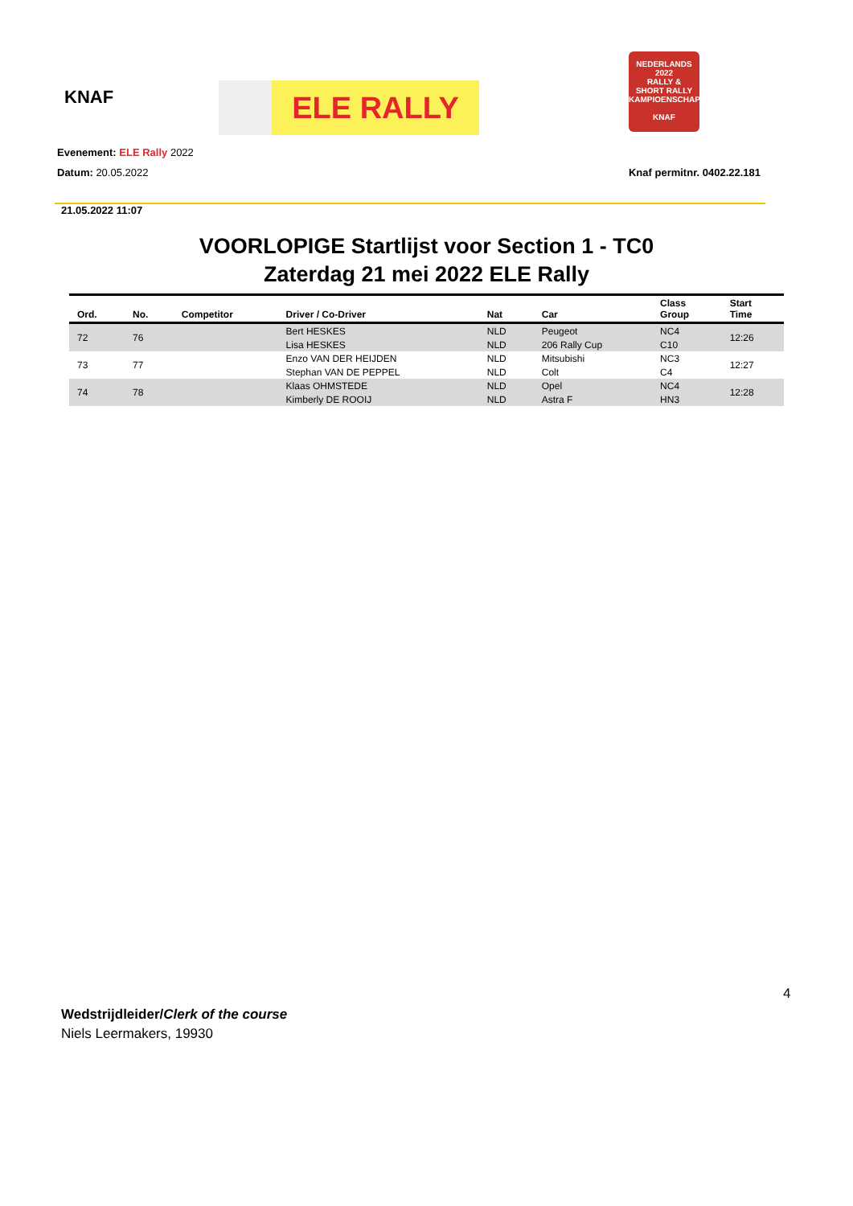KNAF
ELE RALLY
NEDERLANDS 2022
RALLY &
SHORT RALLY
KAMPIOENSCHAP
KNAF
Evenement: ELE Rally 2022
Datum: 20.05.2022 Knaf permitnr. 0402.22.181
21.05.2022 11:07
VOORLOPIGE Startlijst voor Section 1 - TC0
Zaterdag 21 mei 2022 ELE Rally
| Ord. | No. | Competitor | Driver / Co-Driver | Nat | Car | Class Group | Start Time |
| --- | --- | --- | --- | --- | --- | --- | --- |
| 72 | 76 | | Bert HESKES | NLD | Peugeot | NC4 | 12:26 |
| | | | Lisa HESKES | NLD | 206 Rally Cup | C10 | |
| 73 | 77 | | Enzo VAN DER HEIJDEN | NLD | Mitsubishi | NC3 | 12:27 |
| | | | Stephan VAN DE PEPPEL | NLD | Colt | C4 | |
| 74 | 78 | | Klaas OHMSTEDE | NLD | Opel | NC4 | 12:28 |
| | | | Kimberly DE ROOIJ | NLD | Astra F | HN3 | |
4
Wedstrijdleider/Clerk of the course
Niels Leermakers, 19930